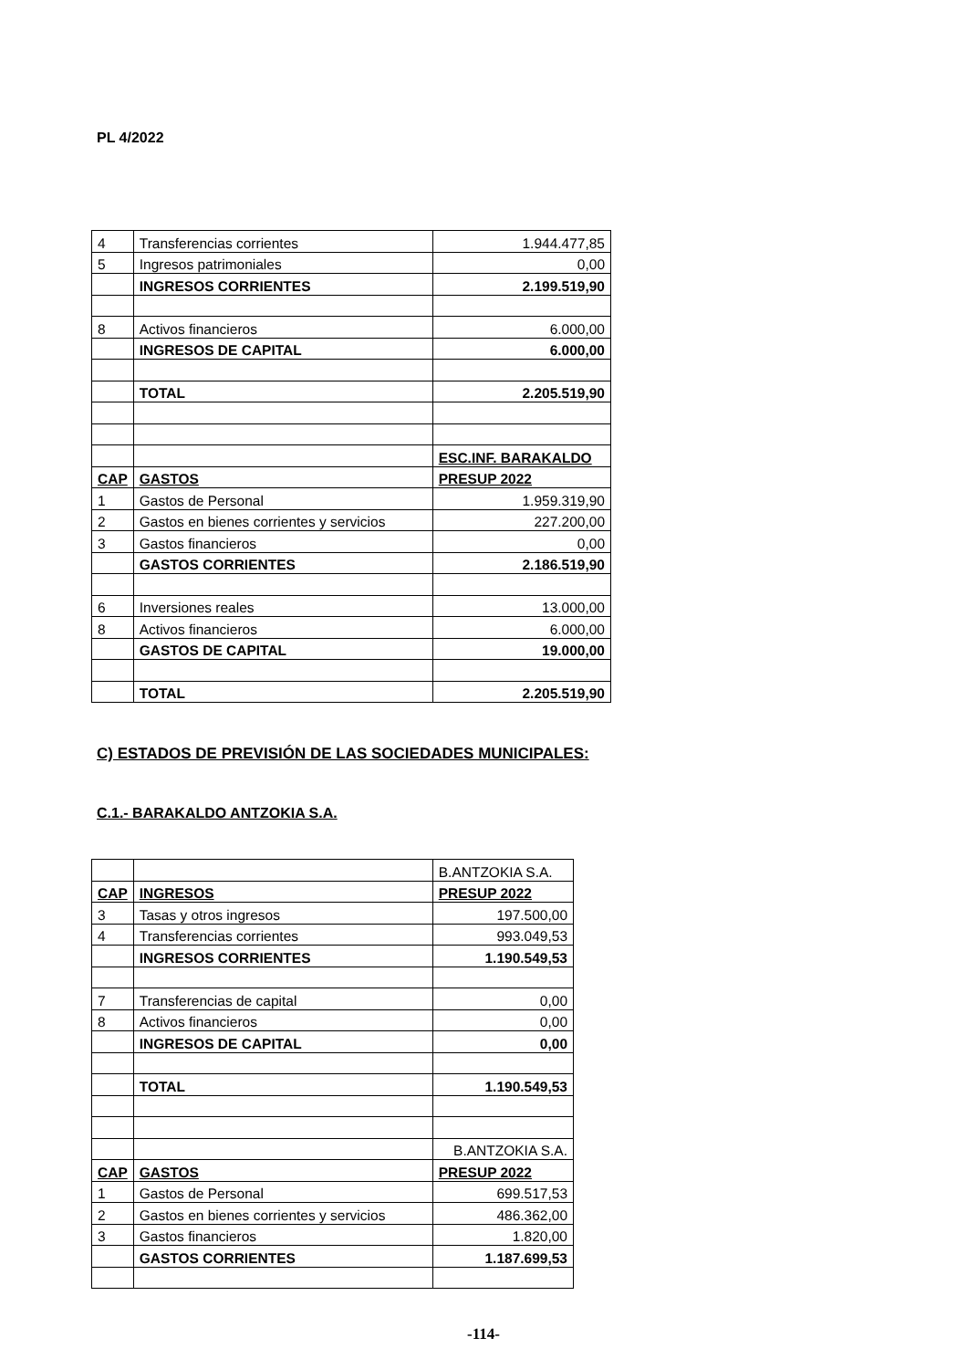PL 4/2022
| 4 | Transferencias corrientes | 1.944.477,85 |
| 5 | Ingresos patrimoniales | 0,00 |
| | INGRESOS CORRIENTES | 2.199.519,90 |
| 8 | Activos financieros | 6.000,00 |
| | INGRESOS DE CAPITAL | 6.000,00 |
| | TOTAL | 2.205.519,90 |
| | | ESC.INF. BARAKALDO |
| CAP | GASTOS | PRESUP 2022 |
| 1 | Gastos de Personal | 1.959.319,90 |
| 2 | Gastos en bienes corrientes y servicios | 227.200,00 |
| 3 | Gastos financieros | 0,00 |
| | GASTOS CORRIENTES | 2.186.519,90 |
| 6 | Inversiones reales | 13.000,00 |
| 8 | Activos financieros | 6.000,00 |
| | GASTOS DE CAPITAL | 19.000,00 |
| | TOTAL | 2.205.519,90 |
C) ESTADOS DE PREVISIÓN DE LAS SOCIEDADES MUNICIPALES:
C.1.- BARAKALDO ANTZOKIA S.A.
| | | B.ANTZOKIA S.A. |
| CAP | INGRESOS | PRESUP 2022 |
| 3 | Tasas y otros ingresos | 197.500,00 |
| 4 | Transferencias corrientes | 993.049,53 |
| | INGRESOS CORRIENTES | 1.190.549,53 |
| 7 | Transferencias de capital | 0,00 |
| 8 | Activos financieros | 0,00 |
| | INGRESOS DE CAPITAL | 0,00 |
| | TOTAL | 1.190.549,53 |
| | | B.ANTZOKIA S.A. |
| CAP | GASTOS | PRESUP 2022 |
| 1 | Gastos de Personal | 699.517,53 |
| 2 | Gastos en bienes corrientes y servicios | 486.362,00 |
| 3 | Gastos financieros | 1.820,00 |
| | GASTOS CORRIENTES | 1.187.699,53 |
-114-